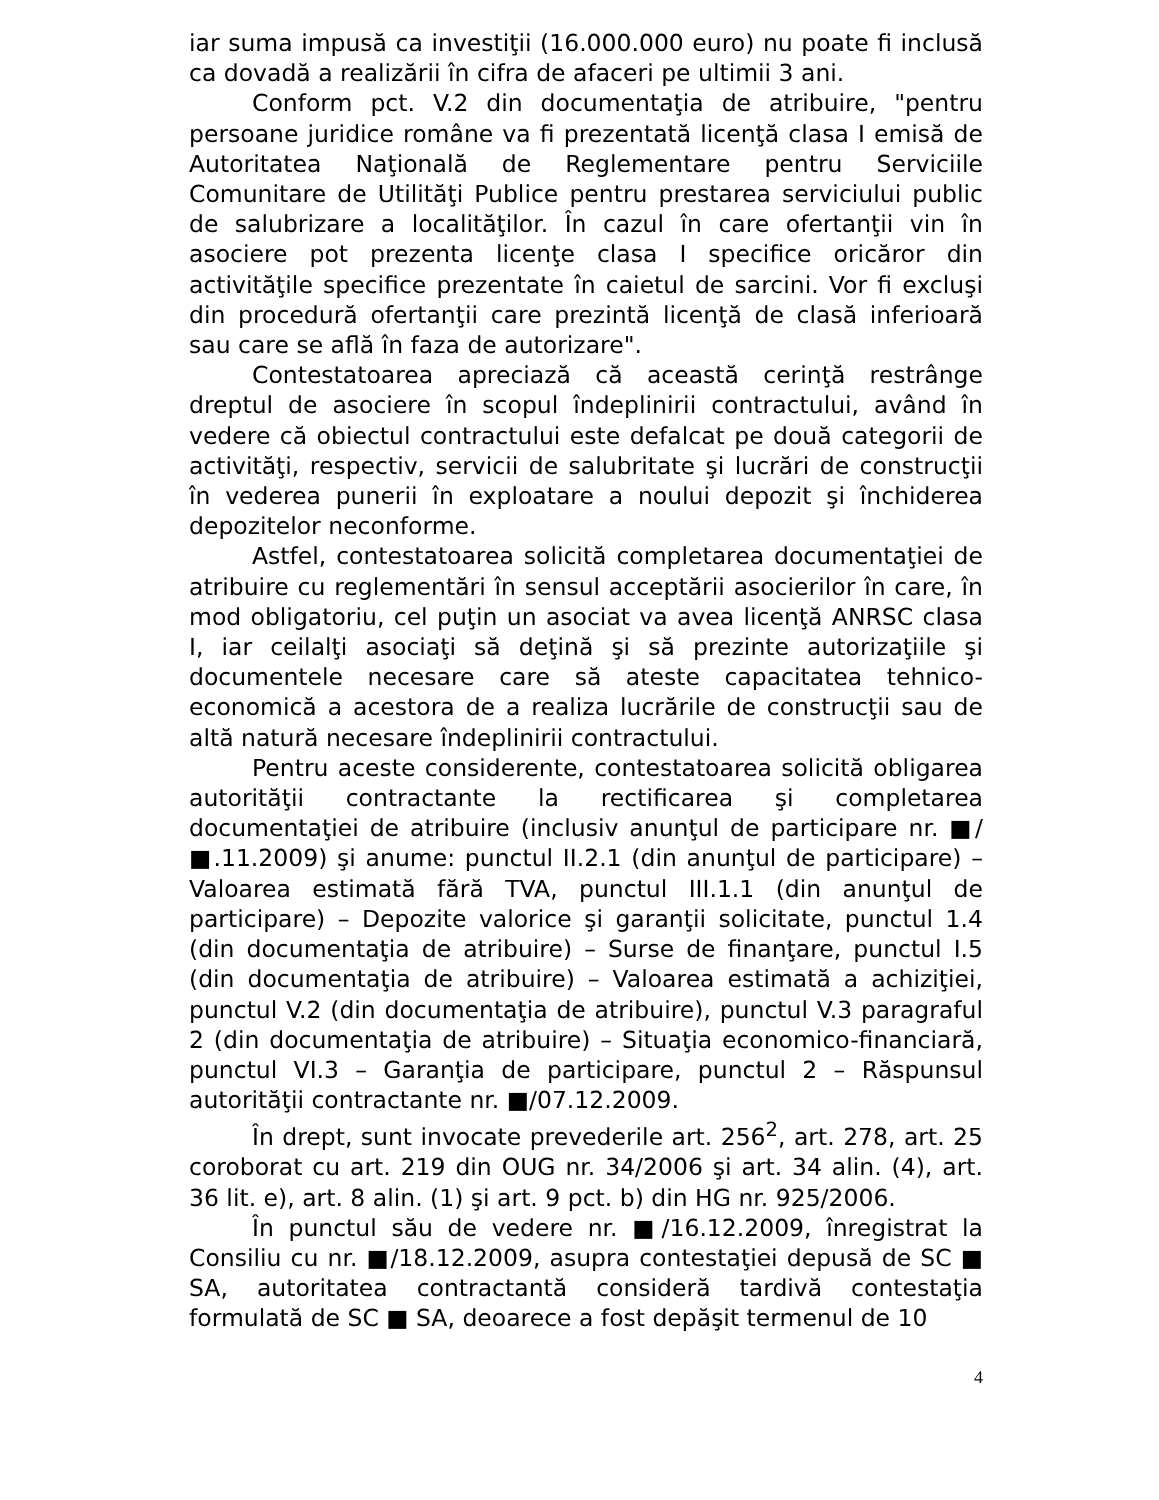iar suma impusă ca investiţii (16.000.000 euro) nu poate fi inclusă ca dovadă a realizării în cifra de afaceri pe ultimii 3 ani.
Conform pct. V.2 din documentaţia de atribuire, "pentru persoane juridice române va fi prezentată licenţă clasa I emisă de Autoritatea Naţională de Reglementare pentru Serviciile Comunitare de Utilităţi Publice pentru prestarea serviciului public de salubrizare a localităţilor. În cazul în care ofertanţii vin în asociere pot prezenta licenţe clasa I specifice oricăror din activităţile specifice prezentate în caietul de sarcini. Vor fi excluşi din procedură ofertanţii care prezintă licenţă de clasă inferioară sau care se află în faza de autorizare".
Contestatoarea apreciază că această cerinţă restrânge dreptul de asociere în scopul îndeplinirii contractului, având în vedere că obiectul contractului este defalcat pe două categorii de activităţi, respectiv, servicii de salubritate şi lucrări de construcţii în vederea punerii în exploatare a noului depozit şi închiderea depozitelor neconforme.
Astfel, contestatoarea solicită completarea documentaţiei de atribuire cu reglementări în sensul acceptării asocierilor în care, în mod obligatoriu, cel puţin un asociat va avea licenţă ANRSC clasa I, iar ceilalţi asociaţi să deţină şi să prezinte autorizaţiile şi documentele necesare care să ateste capacitatea tehnico-economică a acestora de a realiza lucrările de construcţii sau de altă natură necesare îndeplinirii contractului.
Pentru aceste considerente, contestatoarea solicită obligarea autorităţii contractante la rectificarea şi completarea documentaţiei de atribuire (inclusiv anunţul de participare nr. ■/■.11.2009) şi anume: punctul II.2.1 (din anunţul de participare) – Valoarea estimată fără TVA, punctul III.1.1 (din anunţul de participare) – Depozite valorice şi garanţii solicitate, punctul 1.4 (din documentaţia de atribuire) – Surse de finanţare, punctul I.5 (din documentaţia de atribuire) – Valoarea estimată a achiziţiei, punctul V.2 (din documentaţia de atribuire), punctul V.3 paragraful 2 (din documentaţia de atribuire) – Situaţia economico-financiară, punctul VI.3 – Garanţia de participare, punctul 2 – Răspunsul autorităţii contractante nr. ■/07.12.2009.
În drept, sunt invocate prevederile art. 256<sup>2</sup>, art. 278, art. 25 coroborat cu art. 219 din OUG nr. 34/2006 şi art. 34 alin. (4), art. 36 lit. e), art. 8 alin. (1) şi art. 9 pct. b) din HG nr. 925/2006.
În punctul său de vedere nr. ■/16.12.2009, înregistrat la Consiliu cu nr. ■/18.12.2009, asupra contestaţiei depusă de SC ■ SA, autoritatea contractantă consideră tardivă contestaţia formulată de SC ■ SA, deoarece a fost depăşit termenul de 10
4